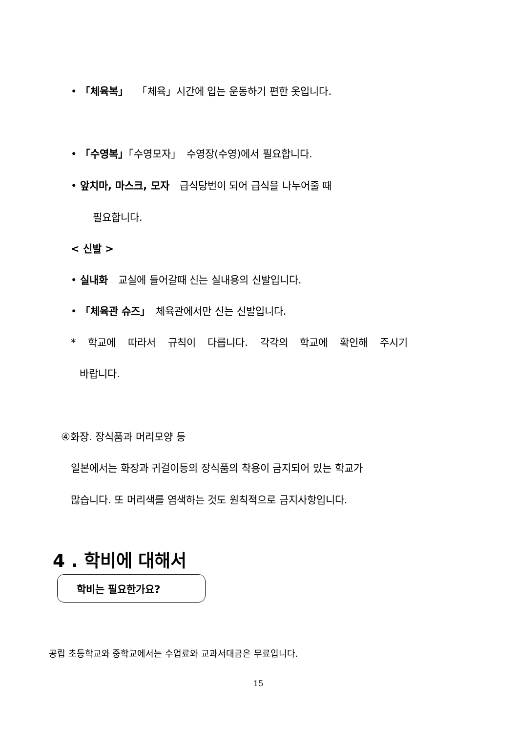• 「체육복」 　「체육」시간에 입는 운동하기 편한 옷입니다.
• 「수영복」「수영모자」　수영장(수영)에서 필요합니다.
• 앞치마, 마스크, 모자　급식당번이 되어 급식을 나누어줄 때
필요합니다.
< 신발 >
• 실내화　교실에 들어갈때 신는 실내용의 신발입니다.
• 「체육관 슈즈」　체육관에서만 신는 신발입니다.
* 학교에 따라서 규칙이 다릅니다. 각각의 학교에 확인해 주시기
바랍니다.
④화장. 장식품과 머리모양 등
일본에서는 화장과 귀걸이등의 장식품의 착용이 금지되어 있는 학교가
많습니다. 또 머리색를 염색하는 것도 원칙적으로 금지사항입니다.
4 . 학비에 대해서
학비는 필요한가요?
공립 초등학교와 중학교에서는 수업료와 교과서대금은 무료입니다.
15